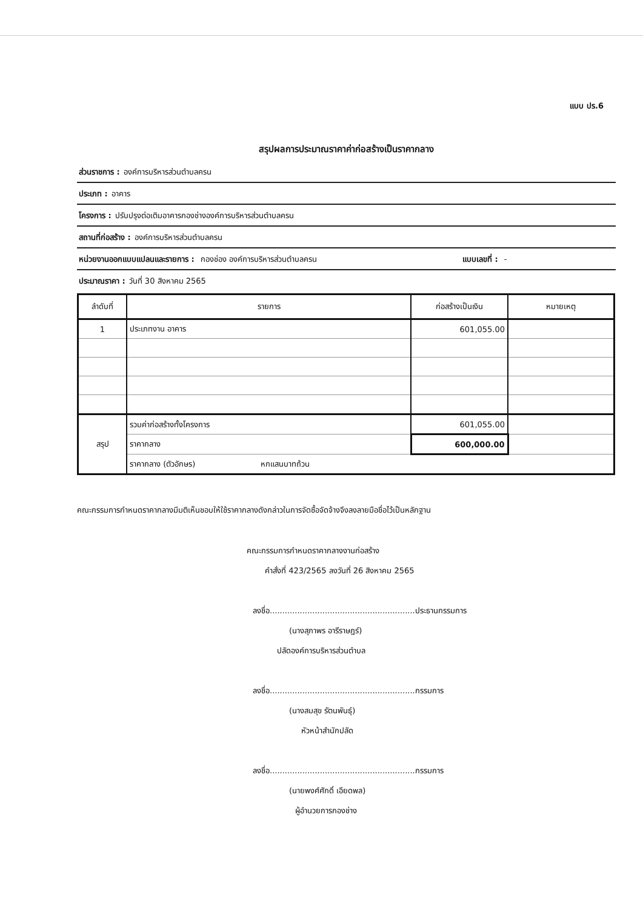แบบ ปร.6
สรุปผลการประมาณราคาค่าก่อสร้างเป็นราคากลาง
ส่วนราชการ : องค์การบริหารส่วนตำบลครน
ประเภท : อาคาร
โครงการ : ปรับปรุงต่อเติมอาคารกองช่างองค์การบริหารส่วนตำบลครน
สถานที่ก่อสร้าง : องค์การบริหารส่วนตำบลครน
หน่วยงานออกแบบแปลนและรายการ : กองช่อง องค์การบริหารส่วนตำบลครน แบบเลขที่ : -
ประมาณราคา : วันที่ 30 สิงหาคม 2565
| ลำดับที่ | รายการ | ก่อสร้างเป็นเงิน | หมายเหตุ |
| --- | --- | --- | --- |
| 1 | ประเภทงาน อาคาร | 601,055.00 | |
| สรุป | รวมค่าก่อสร้างทั้งโครงการ | 601,055.00 | |
| | ราคากลาง | 600,000.00 | |
| | ราคากลาง (ตัวอักษร) หกแสนบาทถ้วน | | |
คณะกรรมการกำหนดราคากลางมีมติเห็นชอบให้ใช้ราคากลางดังกล่าวในการจัดซื้อจัดจ้างจึงลงลายมือชื่อไว้เป็นหลักฐาน
คณะกรรมการกำหนดราคากลางงานก่อสร้าง
คำสั่งที่ 423/2565 ลงวันที่ 26 สิงหาคม 2565
ลงชื่อ..........................................................ประธานกรรมการ
(นางสุภาพร อารีราษฎร์)
ปลัดองค์การบริหารส่วนตำบล
ลงชื่อ..........................................................กรรมการ
(นางสมสุข รัตนพันธุ์)
หัวหน้าสำนักปลัด
ลงชื่อ..........................................................กรรมการ
(นายพงศ์ศักดิ์ เอียดพล)
ผู้อำนวยการกองช่าง